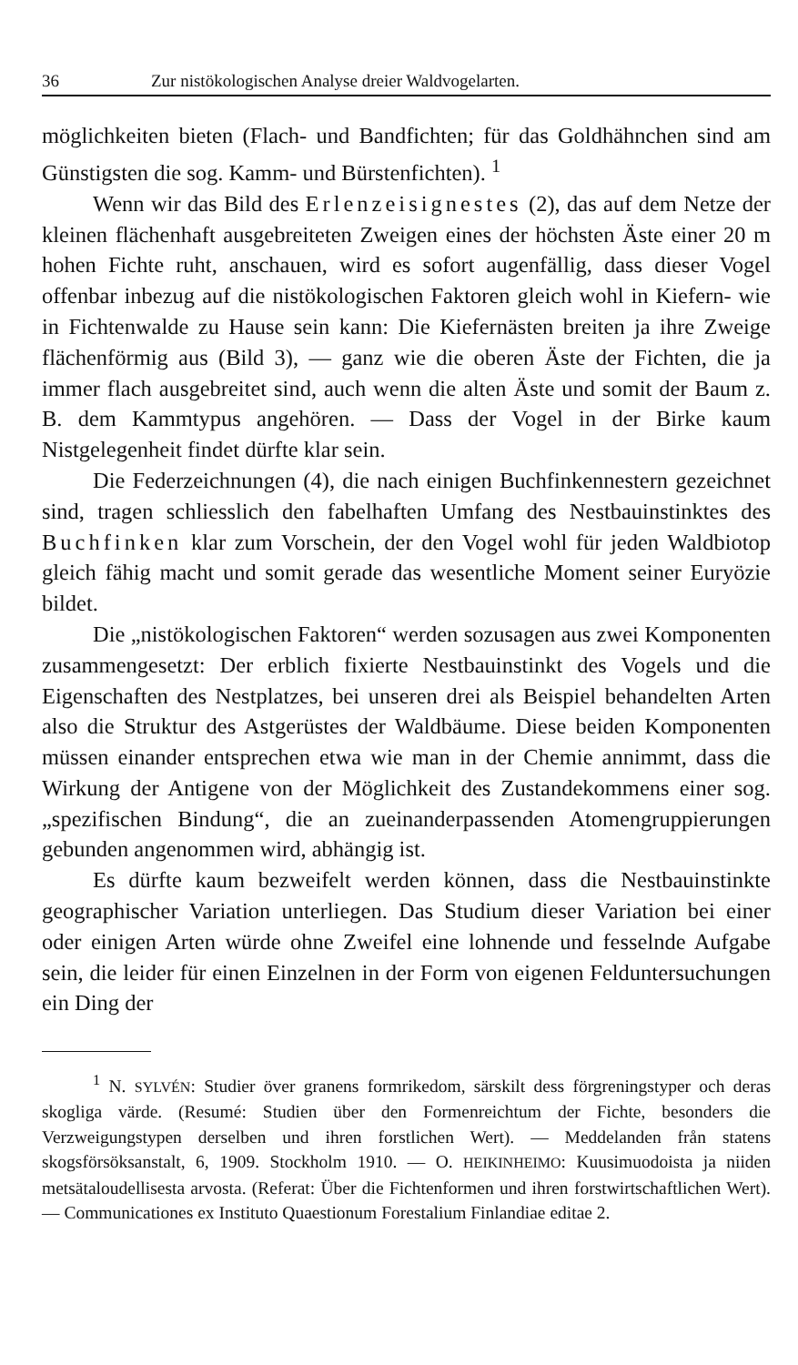36 Zur nistökologischen Analyse dreier Waldvogelarten.
möglichkeiten bieten (Flach- und Bandfichten; für das Goldhähnchen sind am Günstigsten die sog. Kamm- und Bürstenfichten). <sup>1</sup>
Wenn wir das Bild des Erlenzeisignestes (2), das auf dem Netze der kleinen flächenhaft ausgebreiteten Zweigen eines der höchsten Äste einer 20 m hohen Fichte ruht, anschauen, wird es sofort augenfällig, dass dieser Vogel offenbar inbezug auf die nistökologischen Faktoren gleich wohl in Kiefern- wie in Fichtenwalde zu Hause sein kann: Die Kiefernästen breiten ja ihre Zweige flächenförmig aus (Bild 3), — ganz wie die oberen Äste der Fichten, die ja immer flach ausgebreitet sind, auch wenn die alten Äste und somit der Baum z. B. dem Kammtypus angehören. — Dass der Vogel in der Birke kaum Nistgelegenheit findet dürfte klar sein.
Die Federzeichnungen (4), die nach einigen Buchfinkennestern gezeichnet sind, tragen schliesslich den fabelhaften Umfang des Nestbauinstinktes des Buchfinken klar zum Vorschein, der den Vogel wohl für jeden Waldbiotop gleich fähig macht und somit gerade das wesentliche Moment seiner Euryözie bildet.
Die „nistökologischen Faktoren“ werden sozusagen aus zwei Komponenten zusammengesetzt: Der erblich fixierte Nestbauinstinkt des Vogels und die Eigenschaften des Nestplatzes, bei unseren drei als Beispiel behandelten Arten also die Struktur des Astgerüstes der Waldbäume. Diese beiden Komponenten müssen einander entsprechen etwa wie man in der Chemie annimmt, dass die Wirkung der Antigene von der Möglichkeit des Zustandekommens einer sog. „spezifischen Bindung“, die an zueinanderpassenden Atomengruppierungen gebunden angenommen wird, abhängig ist.
Es dürfte kaum bezweifelt werden können, dass die Nestbauinstinkte geographischer Variation unterliegen. Das Studium dieser Variation bei einer oder einigen Arten würde ohne Zweifel eine lohnende und fesselnde Aufgabe sein, die leider für einen Einzelnen in der Form von eigenen Felduntersuchungen ein Ding der
<sup>1</sup> N. SYLVÉN: Studier över granens formrikedom, särskilt dess förgreningstyper och deras skogliga värde. (Resumé: Studien über den Formenreichtum der Fichte, besonders die Verzweigungstypen derselben und ihren forstlichen Wert). — Meddelanden från statens skogsförsöksanstalt, 6, 1909. Stockholm 1910. — O. HEIKINHEIMO: Kuusimuodoista ja niiden metsätaloudellisesta arvosta. (Referat: Über die Fichtenformen und ihren forstwirtschaftlichen Wert). — Communicationes ex Instituto Quaestionum Forestalium Finlandiae editae 2.